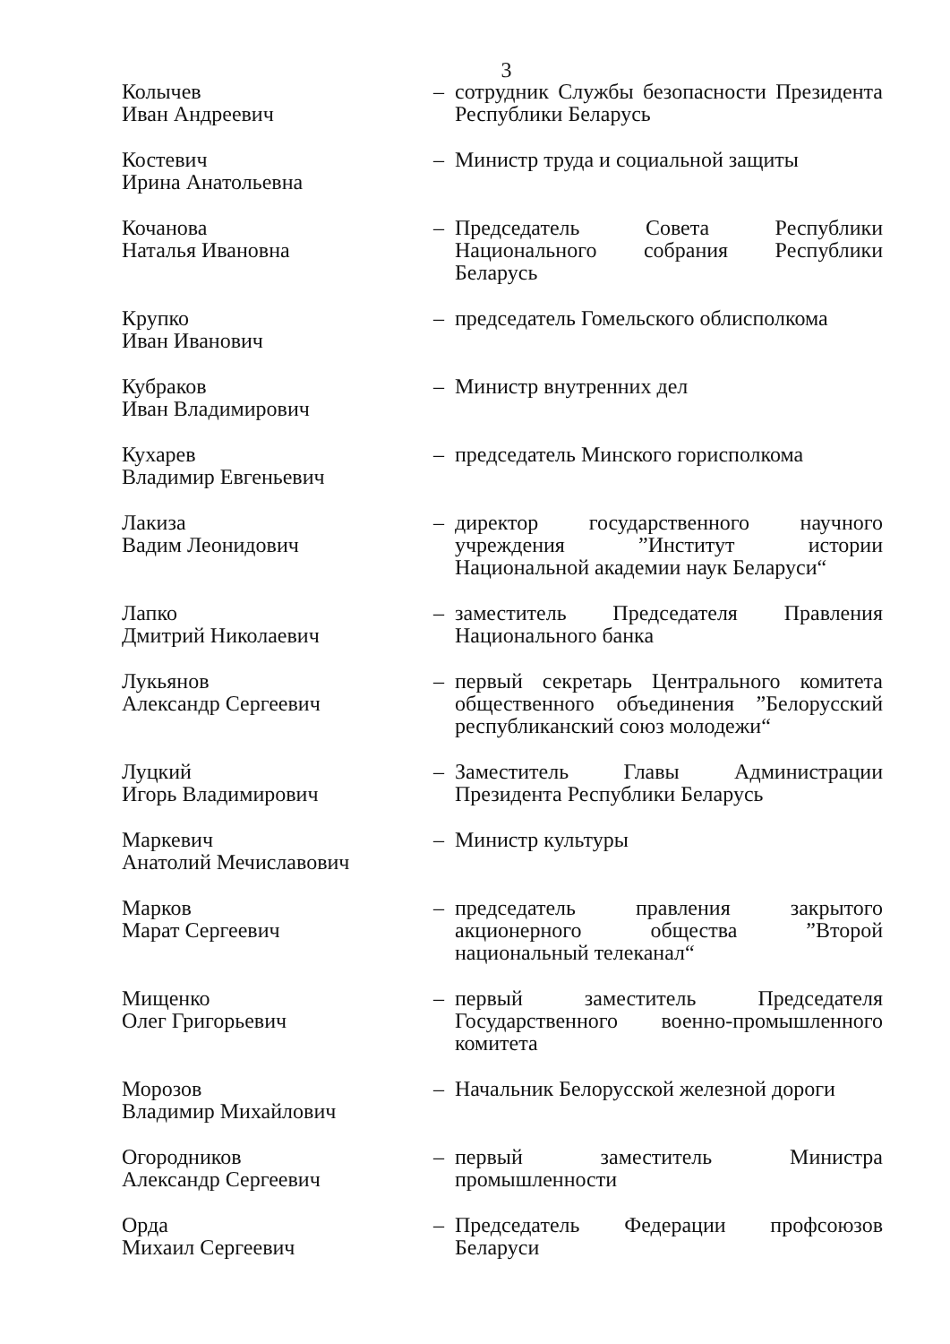3
Колычев
Иван Андреевич
– сотрудник Службы безопасности Президента Республики Беларусь
Костевич
Ирина Анатольевна
– Министр труда и социальной защиты
Кочанова
Наталья Ивановна
– Председатель Совета Республики Национального собрания Республики Беларусь
Крупко
Иван Иванович
– председатель Гомельского облисполкома
Кубраков
Иван Владимирович
– Министр внутренних дел
Кухарев
Владимир Евгеньевич
– председатель Минского горисполкома
Лакиза
Вадим Леонидович
– директор государственного научного учреждения ”Институт истории Национальной академии наук Беларуси“
Лапко
Дмитрий Николаевич
– заместитель Председателя Правления Национального банка
Лукьянов
Александр Сергеевич
– первый секретарь Центрального комитета общественного объединения ”Белорусский республиканский союз молодежи“
Луцкий
Игорь Владимирович
– Заместитель Главы Администрации Президента Республики Беларусь
Маркевич
Анатолий Мечиславович
– Министр культуры
Марков
Марат Сергеевич
– председатель правления закрытого акционерного общества ”Второй национальный телеканал“
Мищенко
Олег Григорьевич
– первый заместитель Председателя Государственного военно-промышленного комитета
Морозов
Владимир Михайлович
– Начальник Белорусской железной дороги
Огородников
Александр Сергеевич
– первый заместитель Министра промышленности
Орда
Михаил Сергеевич
– Председатель Федерации профсоюзов Беларуси